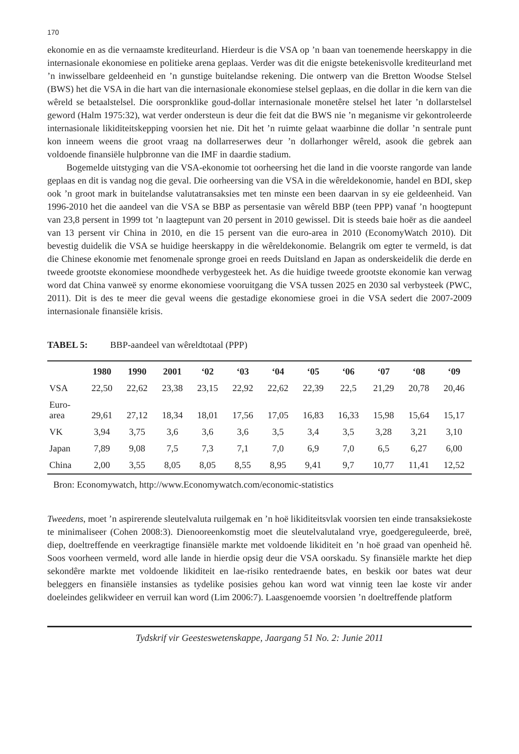170
ekonomie en as die vernaamste krediteurland. Hierdeur is die VSA op ’n baan van toenemende heerskappy in die internasionale ekonomiese en politieke arena geplaas. Verder was dit die enigste betekenisvolle krediteurland met ’n inwisselbare geldeenheid en ’n gunstige buitelandse rekening. Die ontwerp van die Bretton Woodse Stelsel (BWS) het die VSA in die hart van die internasionale ekonomiese stelsel geplaas, en die dollar in die kern van die wêreld se betaalstelsel. Die oorspronklike goud-dollar internasionale monetêre stelsel het later ’n dollarstelsel geword (Halm 1975:32), wat verder ondersteun is deur die feit dat die BWS nie ’n meganisme vir gekontroleerde internasionale likiditeitskepping voorsien het nie. Dit het ’n ruimte gelaat waarbinne die dollar ’n sentrale punt kon inneem weens die groot vraag na dollarreserwes deur ’n dollarhonger wêreld, asook die gebrek aan voldoende finansiële hulpbronne van die IMF in daardie stadium.
Bogemelde uitstyging van die VSA-ekonomie tot oorheersing het die land in die voorste rangorde van lande geplaas en dit is vandag nog die geval. Die oorheersing van die VSA in die wêreldekonomie, handel en BDI, skep ook ’n groot mark in buitelandse valutatransaksies met ten minste een been daarvan in sy eie geldeenheid. Van 1996-2010 het die aandeel van die VSA se BBP as persentasie van wêreld BBP (teen PPP) vanaf ’n hoogtepunt van 23,8 persent in 1999 tot ’n laagtepunt van 20 persent in 2010 gewissel. Dit is steeds baie hoër as die aandeel van 13 persent vir China in 2010, en die 15 persent van die euro-area in 2010 (EconomyWatch 2010). Dit bevestig duidelik die VSA se huidige heerskappy in die wêreldekonomie. Belangrik om egter te vermeld, is dat die Chinese ekonomie met fenomenale spronge groei en reeds Duitsland en Japan as onderskeidelik die derde en tweede grootste ekonomiese moondhede verbygesteek het. As die huidige tweede grootste ekonomie kan verwag word dat China vanweë sy enorme ekonomiese vooruitgang die VSA tussen 2025 en 2030 sal verbysteek (PWC, 2011). Dit is des te meer die geval weens die gestadige ekonomiese groei in die VSA sedert die 2007-2009 internasionale finansiële krisis.
TABEL 5: BBP-aandeel van wêreldtotaal (PPP)
| | 1980 | 1990 | 2001 | ‘02 | ‘03 | ‘04 | ‘05 | ‘06 | ‘07 | ‘08 | ‘09 |
| --- | --- | --- | --- | --- | --- | --- | --- | --- | --- | --- | --- |
| VSA | 22,50 | 22,62 | 23,38 | 23,15 | 22,92 | 22,62 | 22,39 | 22,5 | 21,29 | 20,78 | 20,46 |
| Euro- area | 29,61 | 27,12 | 18,34 | 18,01 | 17,56 | 17,05 | 16,83 | 16,33 | 15,98 | 15,64 | 15,17 |
| VK | 3,94 | 3,75 | 3,6 | 3,6 | 3,6 | 3,5 | 3,4 | 3,5 | 3,28 | 3,21 | 3,10 |
| Japan | 7,89 | 9,08 | 7,5 | 7,3 | 7,1 | 7,0 | 6,9 | 7,0 | 6,5 | 6,27 | 6,00 |
| China | 2,00 | 3,55 | 8,05 | 8,05 | 8,55 | 8,95 | 9,41 | 9,7 | 10,77 | 11,41 | 12,52 |
Bron: Economywatch, http://www.Economywatch.com/economic-statistics
Tweedens, moet ’n aspirerende sleutelvaluta ruilgemak en ’n hoë likiditeitsvlak voorsien ten einde transaksiekoste te minimaliseer (Cohen 2008:3). Dienooreenkomstig moet die sleutelvalutaland vrye, goedgereguleerde, breë, diep, doeltreffende en veerkragtige finansiële markte met voldoende likiditeit en ’n hoë graad van openheid hê. Soos voorheen vermeld, word alle lande in hierdie opsig deur die VSA oorskadu. Sy finansiële markte het diep sekondêre markte met voldoende likiditeit en lae-risiko rentedraende bates, en beskik oor bates wat deur beleggers en finansiële instansies as tydelike posisies gehou kan word wat vinnig teen lae koste vir ander doeleindes gelikwideer en verruil kan word (Lim 2006:7). Laasgenoemde voorsien ’n doeltreffende platform
Tydskrif vir Geesteswetenskappe, Jaargang 51 No. 2: Junie 2011